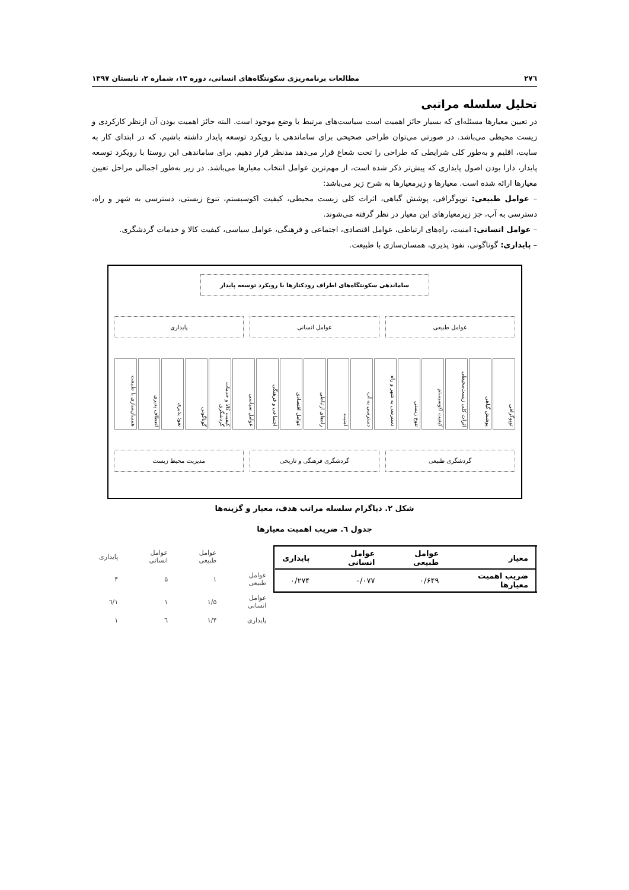۲۷٦ مطالعات برنامه‌ریزی سکونتگاه‌های انسانی، دوره ۱۳، شماره ۲، تابستان ۱۳۹۷
تحلیل سلسله مراتبی
در تعیین معیارها مسئله‌ای که بسیار حائز اهمیت است سیاست‌های مرتبط با وضع موجود است. البته حائز اهمیت بودن آن ازنظر کارکردی و زیست محیطی می‌باشد. در صورتی می‌توان طراحی صحیحی برای ساماندهی با رویکرد توسعه پایدار داشته باشیم، که در ابتدای کار به سایت، اقلیم و به‌طور کلی شرایطی که طراحی را تحت شعاع قرار می‌دهد مدنظر قرار دهیم. برای ساماندهی این روستا با رویکرد توسعه پایدار، دارا بودن اصول پایداری که پیش‌تر ذکر شده است، از مهم‌ترین عوامل انتخاب معیارها می‌باشد. در زیر به‌طور اجمالی مراحل تعیین معیارها ارائه شده است. معیارها و زیرمعیارها به شرح زیر می‌باشد:
– عوامل طبیعی: توپوگرافی، پوشش گیاهی، اثرات کلی زیست محیطی، کیفیت اکوسیستم، تنوع زیستی، دسترسی به شهر و راه، دسترسی به آب، جز زیرمعیارهای این معیار در نظر گرفته می‌شوند.
– عوامل انسانی: امنیت، راه‌های ارتباطی، عوامل اقتصادی، اجتماعی و فرهنگی، عوامل سیاسی، کیفیت کالا و خدمات گردشگری.
– پایداری: گوناگونی، نفوذ پذیری، همسان‌سازی با طبیعت.
ساماندهی سکونتگاه‌های اطراف رودکنارها با رویکرد توسعه پایدار
عوامل طبیعی عوامل انسانی پایداری
توپوگرافی
پوشش گیاهی
اثرات کلی زیست‌محیطی
کیفیت اکوسیستم
تنوع زیستی
دسترسی به شهر و راه
دسترسی به آب
امنیت
راه‌های ارتباطی
عوامل اقتصادی
اجتماعی و فرهنگی
عوامل سیاسی
کیفیت کالا و خدمات گردشگری
گوناگونی
نفوذ پذیری
انعطاف پذیری
همسان‌سازی با طبیعت
گردشگری طبیعی گردشگری فرهنگی و تاریخی مدیریت محیط زیست
شکل ۲. دیاگرام سلسله مراتب هدف، معیار و گزینه‌ها
جدول ٦. ضریب اهمیت معیارها
| معیار | عوامل طبیعی | عوامل انسانی | پایداری |
| --- | --- | --- | --- |
| ضریب اهمیت معیارها | ۰/۶۴۹ | ۰/۰۷۷ | ۰/۲۷۴ |
| | عوامل طبیعی | عوامل انسانی | پایداری |
| عوامل طبیعی | ۱ | ۵ | ۴ |
| عوامل انسانی | ۱/۵ | ۱ | ۱/٦ |
| پایداری | ۱/۴ | ٦ | ۱ |